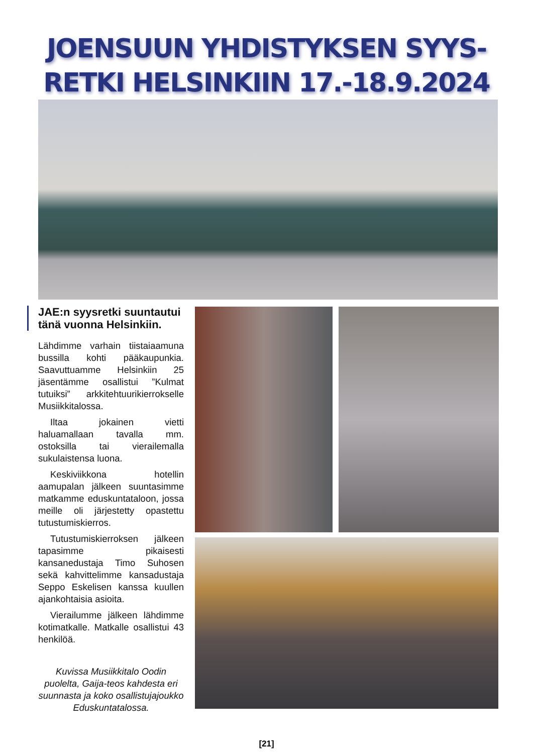JOENSUUN YHDISTYKSEN SYYS-
RETKI HELSINKIIN 17.-18.9.2024
JAE:n syysretki suuntautui tänä vuonna Helsinkiin.
Lähdimme varhain tiistaiaamuna bussilla kohti pääkaupunkia. Saavuttuamme Helsinkiin 25 jäsentämme osallistui ”Kulmat tutuiksi” arkkitehtuurikierrokselle Musiikkitalossa.
Iltaa jokainen vietti haluamallaan tavalla mm. ostoksilla tai vierailemalla sukulaistensa luona.
Keskiviikkona hotellin aamupalan jälkeen suuntasimme matkamme eduskuntataloon, jossa meille oli järjestetty opastettu tutustumiskierros.
Tutustumiskierroksen jälkeen tapasimme pikaisesti kansanedustaja Timo Suhosen sekä kahvittelimme kansadustaja Seppo Eskelisen kanssa kuullen ajankohtaisia asioita.
Vierailumme jälkeen lähdimme kotimatkalle. Matkalle osallistui 43 henkilöä.
Kuvissa Musiikkitalo Oodin puolelta, Gaija-teos kahdesta eri suunnasta ja koko osallistujajoukko Eduskuntatalossa.
[21]